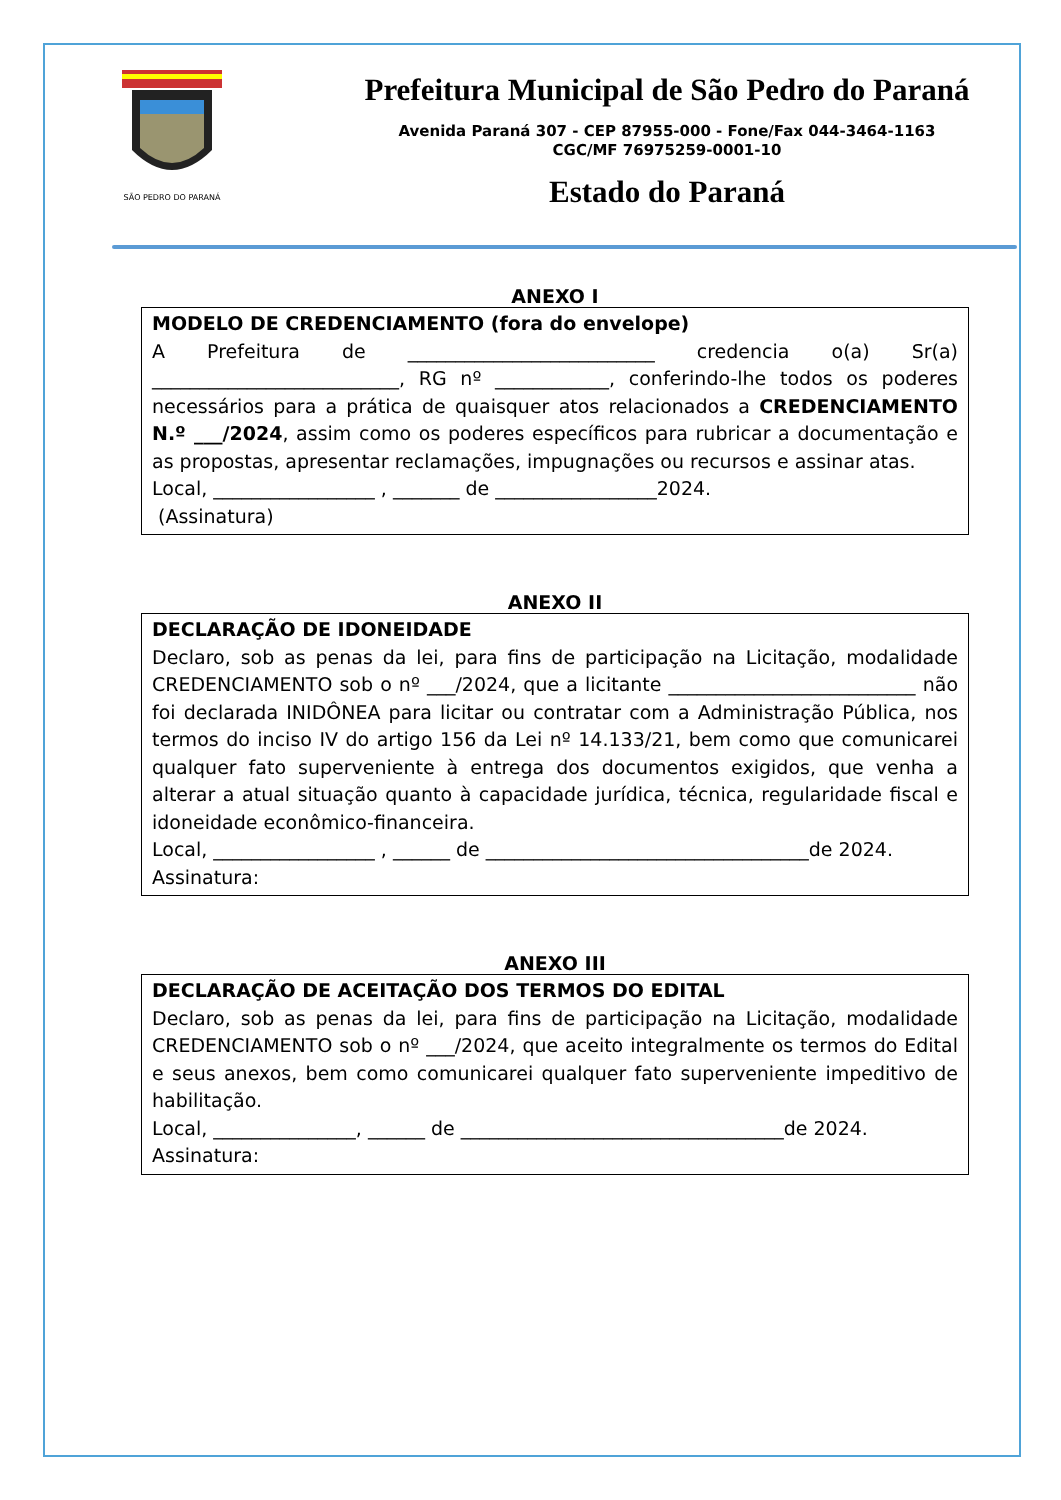SÃO PEDRO DO PARANÁ
Prefeitura Municipal de São Pedro do Paraná
Avenida Paraná 307 - CEP 87955-000 - Fone/Fax 044-3464-1163
CGC/MF 76975259-0001-10
Estado do Paraná
ANEXO I
MODELO DE CREDENCIAMENTO (fora do envelope)
A Prefeitura de __________________________ credencia o(a) Sr(a) __________________________, RG nº ____________, conferindo-lhe todos os poderes necessários para a prática de quaisquer atos relacionados a CREDENCIAMENTO N.º ___/2024, assim como os poderes específicos para rubricar a documentação e as propostas, apresentar reclamações, impugnações ou recursos e assinar atas.
Local, _________________ , _______ de _________________2024.
(Assinatura)
ANEXO II
DECLARAÇÃO DE IDONEIDADE
Declaro, sob as penas da lei, para fins de participação na Licitação, modalidade CREDENCIAMENTO sob o nº ___/2024, que a licitante __________________________ não foi declarada INIDÔNEA para licitar ou contratar com a Administração Pública, nos termos do inciso IV do artigo 156 da Lei nº 14.133/21, bem como que comunicarei qualquer fato superveniente à entrega dos documentos exigidos, que venha a alterar a atual situação quanto à capacidade jurídica, técnica, regularidade fiscal e idoneidade econômico-financeira.
Local, _________________ , ______ de __________________________________de 2024.
Assinatura:
ANEXO III
DECLARAÇÃO DE ACEITAÇÃO DOS TERMOS DO EDITAL
Declaro, sob as penas da lei, para fins de participação na Licitação, modalidade CREDENCIAMENTO sob o nº ___/2024, que aceito integralmente os termos do Edital e seus anexos, bem como comunicarei qualquer fato superveniente impeditivo de habilitação.
Local, _______________, ______ de __________________________________de 2024.
Assinatura: